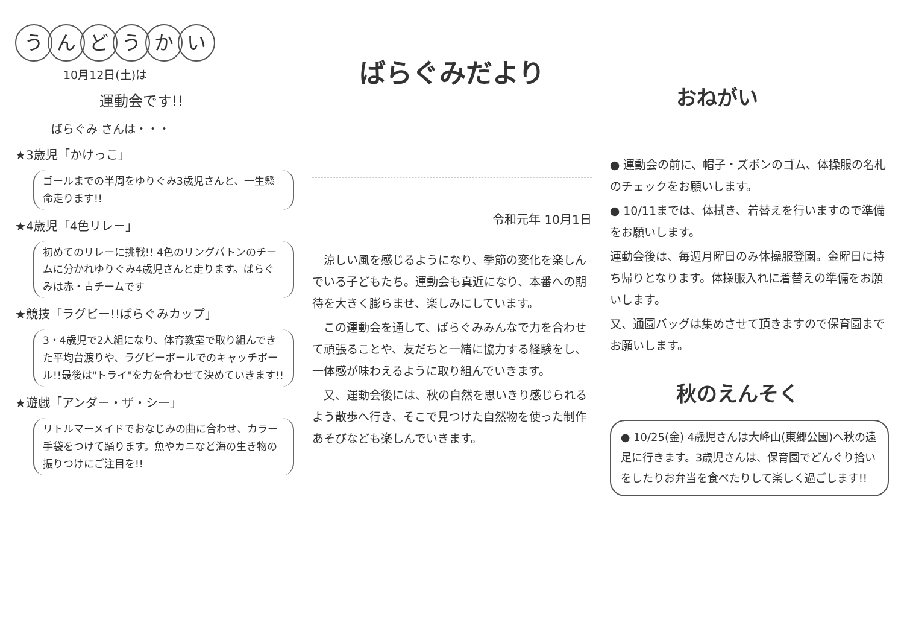うんどうかい
10月12日(土)は
運動会です!!
ばらぐみ さんは・・・
★3歳児「かけっこ」
ゴールまでの半周をゆりぐみ3歳児さんと、一生懸命走ります!!
★4歳児「4色リレー」
初めてのリレーに挑戦!! 4色のリングバトンのチームに分かれゆりぐみ4歳児さんと走ります。ばらぐみは赤・青チームです
★競技「ラグビー!!ばらぐみカップ」
3・4歳児で2人組になり、体育教室で取り組んできた平均台渡りや、ラグビーボールでのキャッチボール!!最後は"トライ"を力を合わせて決めていきます!!
★遊戯「アンダー・ザ・シー」
リトルマーメイドでおなじみの曲に合わせ、カラー手袋をつけて踊ります。魚やカニなど海の生き物の振りつけにご注目を!!
ばらぐみだより
令和元年 10月1日
　涼しい風を感じるようになり、季節の変化を楽しんでいる子どもたち。運動会も真近になり、本番への期待を大きく膨らませ、楽しみにしています。
　この運動会を通して、ばらぐみみんなで力を合わせて頑張ることや、友だちと一緒に協力する経験をし、一体感が味わえるように取り組んでいきます。
　又、運動会後には、秋の自然を思いきり感じられるよう散歩へ行き、そこで見つけた自然物を使った制作あそびなども楽しんでいきます。
おねがい
● 運動会の前に、帽子・ズボンのゴム、体操服の名札のチェックをお願いします。
● 10/11までは、体拭き、着替えを行いますので準備をお願いします。
運動会後は、毎週月曜日のみ体操服登園。金曜日に持ち帰りとなります。体操服入れに着替えの準備をお願いします。
又、通園バッグは集めさせて頂きますので保育園までお願いします。
秋のえんそく
● 10/25(金) 4歳児さんは大峰山(東郷公園)へ秋の遠足に行きます。3歳児さんは、保育園でどんぐり拾いをしたりお弁当を食べたりして楽しく過ごします!!